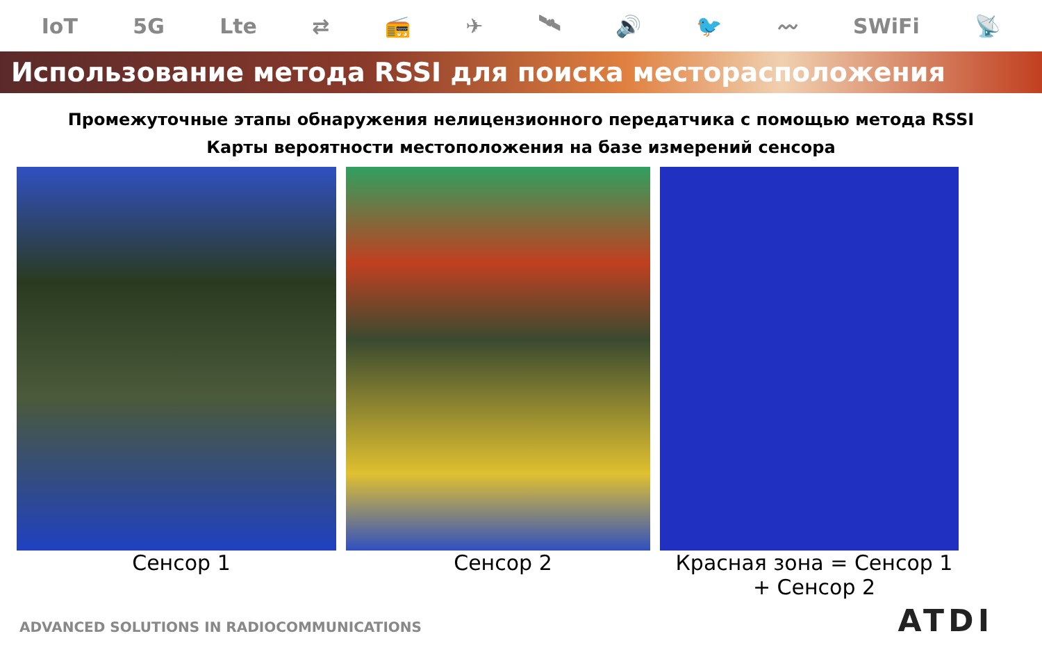IoT 5G Lte ⇄ 📻 ✈ 🛰 🔊 🐦 〰 SWiFi 📡
Использование метода RSSI для поиска месторасположения
Промежуточные этапы обнаружения нелицензионного передатчика с помощью метода RSSI
Карты вероятности местоположения на базе измерений сенсора
Сенсор 1 Сенсор 2 Красная зона = Сенсор 1
+ Сенсор 2
ADVANCED SOLUTIONS IN RADIOCOMMUNICATIONS
ATDI